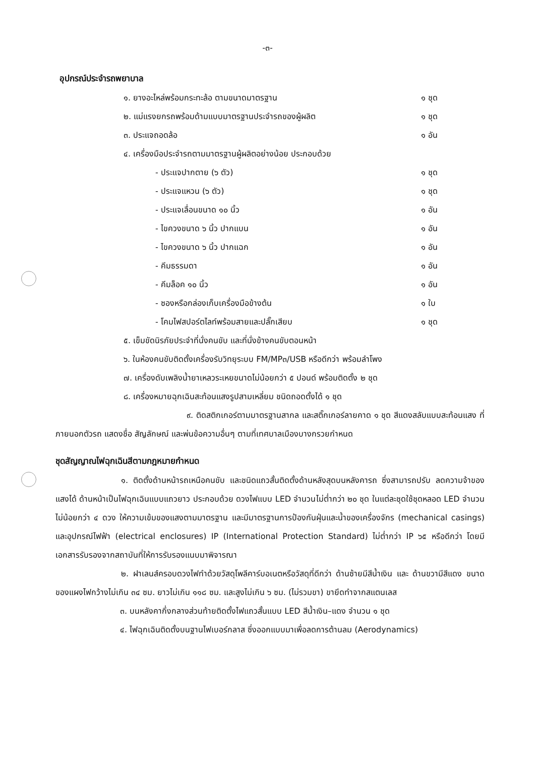-๓-
อุปกรณ์ประจำรถพยาบาล
๑. ยางอะไหล่พร้อมกระทะล้อ ตามขนาดมาตรฐาน ๑ ชุด
๒. แม่แรงยกรถพร้อมด้ามแบบมาตรฐานประจำรถของผู้ผลิต ๑ ชุด
๓. ประแจถอดล้อ ๑ อัน
๔. เครื่องมือประจำรถตามมาตรฐานผู้ผลิตอย่างน้อย ประกอบด้วย
- ประแจปากตาย (๖ ตัว) ๑ ชุด
- ประแจแหวน (๖ ตัว) ๑ ชุด
- ประแจเลื่อนขนาด ๑๐ นิ้ว ๑ อัน
- ไขควงขนาด ๖ นิ้ว ปากแบน ๑ อัน
- ไขควงขนาด ๖ นิ้ว ปากแฉก ๑ อัน
- คีมธรรมดา ๑ อัน
- คีมล็อค ๑๐ นิ้ว ๑ อัน
- ซองหรือกล่องเก็บเครื่องมือข้างต้น ๑ ใบ
- โคมไฟสปอร์ตไลท์พร้อมสายและปลั๊กเสียบ ๑ ชุด
๕. เข็มขัดนิรภัยประจำที่นั่งคนขับ และที่นั่งข้างคนขับตอนหน้า
๖. ในห้องคนขับติดตั้งเครื่องรับวิทยุระบบ FM/MP๓/USB หรือดีกว่า พร้อมลำโพง
๗. เครื่องดับเพลิงน้ำยาเหลวระเหยขนาดไม่น้อยกว่า ๕ ปอนด์ พร้อมติดตั้ง ๒ ชุด
๘. เครื่องหมายฉุกเฉินสะท้อนแสงรูปสามเหลี่ยม ชนิดถอดตั้งได้ ๑ ชุด
๙. ติดสติกเกอร์ตามมาตรฐานสากล และสติ๊กเกอร์ลายคาด ๑ ชุด สีแดงสลับแบบสะท้อนแสง ที่ภายนอกตัวรถ แสดงชื่อ สัญลักษณ์ และพ่นข้อความอื่นๆ ตามที่เทศบาลเมืองบางกรวยกำหนด
ชุดสัญญาณไฟฉุกเฉินสีตามกฎหมายกำหนด
๑. ติดตั้งด้านหน้ารถเหนือคนขับ และชนิดแถวสั้นติดตั้งด้านหลังสุดบนหลังคารถ ซึ่งสามารถปรับ ลดความจ้าของแสงได้ ด้านหน้าเป็นไฟฉุกเฉินแบบแถวยาว ประกอบด้วย ดวงไฟแบบ LED จำนวนไม่ต่ำกว่า ๒๐ ชุด ในแต่ละชุดใช้ชุดหลอด LED จำนวนไม่น้อยกว่า ๔ ดวง ให้ความเข้มของแสงตามมาตรฐาน และมีมาตรฐานการป้องกันฝุ่นและน้ำของเครื่องจักร (mechanical casings) และอุปกรณ์ไฟฟ้า (electrical enclosures) IP (International Protection Standard) ไม่ต่ำกว่า IP ๖๕ หรือดีกว่า โดยมีเอกสารรับรองจากสถาบันที่ให้การรับรองแนบมาพิจารณา
๒. ฝาเลนส์ครอบดวงไฟทำด้วยวัสดุโพลีคาร์บอเนตหรือวัสดุที่ดีกว่า ด้านซ้ายมีสีน้ำเงิน และ ด้านขวามีสีแดง ขนาดของแผงไฟกว้างไม่เกิน ๓๔ ซม. ยาวไม่เกิน ๑๑๘ ซม. และสูงไม่เกิน ๖ ซม. (ไม่รวมขา) ขายึดทำจากสแตนเลส
๓. บนหลังคากึ่งกลางส่วนท้ายติดตั้งไฟแถวสั้นแบบ LED สีน้ำเงิน–แดง จำนวน ๑ ชุด
๔. ไฟฉุกเฉินติดตั้งบนฐานไฟเบอร์กลาส ซึ่งออกแบบมาเพื่อลดการต้านลม (Aerodynamics)